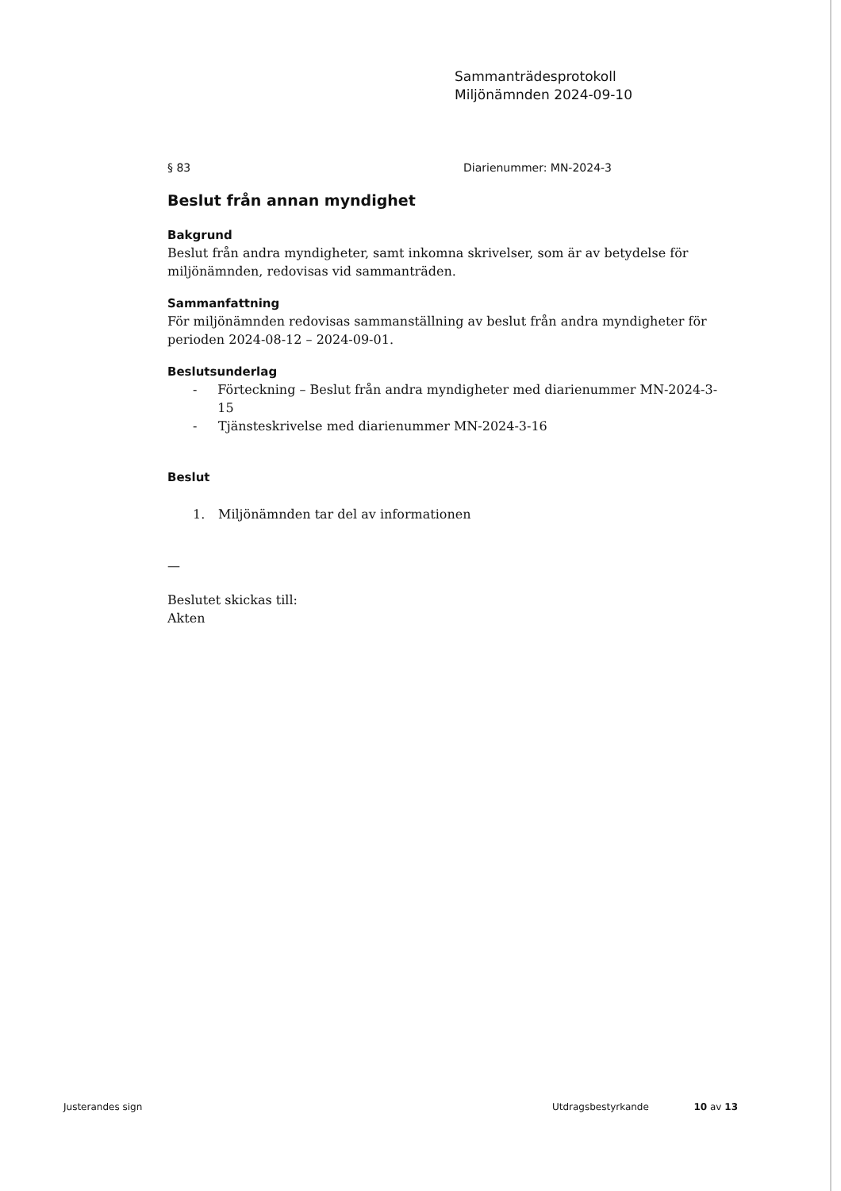Sammanträdesprotokoll
Miljönämnden 2024-09-10
§ 83 Diarienummer: MN-2024-3
Beslut från annan myndighet
Bakgrund
Beslut från andra myndigheter, samt inkomna skrivelser, som är av betydelse för miljönämnden, redovisas vid sammanträden.
Sammanfattning
För miljönämnden redovisas sammanställning av beslut från andra myndigheter för perioden 2024-08-12 – 2024-09-01.
Beslutsunderlag
- Förteckning – Beslut från andra myndigheter med diarienummer MN-2024-3-15
- Tjänsteskrivelse med diarienummer MN-2024-3-16
Beslut
1. Miljönämnden tar del av informationen
—
Beslutet skickas till:
Akten
Justerandes sign Utdragsbestyrkande 10 av 13